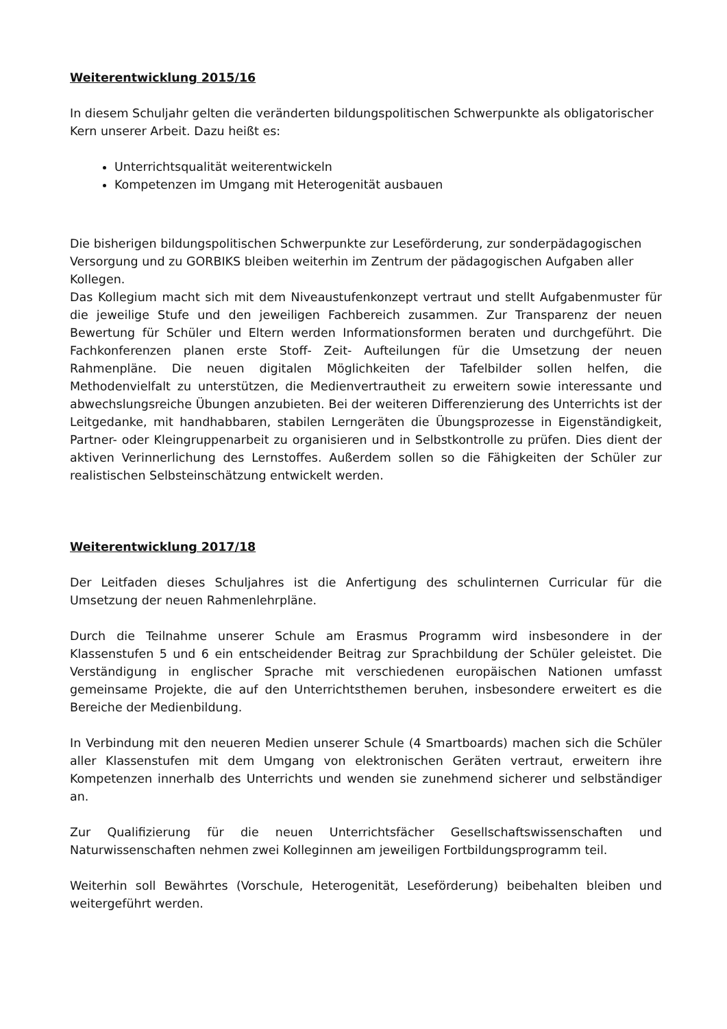Weiterentwicklung 2015/16
In diesem Schuljahr gelten die veränderten bildungspolitischen Schwerpunkte als obligatorischer Kern unserer Arbeit. Dazu heißt es:
Unterrichtsqualität weiterentwickeln
Kompetenzen im Umgang mit Heterogenität ausbauen
Die bisherigen bildungspolitischen Schwerpunkte zur Leseförderung, zur sonderpädagogischen Versorgung und zu GORBIKS bleiben weiterhin im Zentrum der pädagogischen Aufgaben aller Kollegen.
Das Kollegium macht sich mit dem Niveaustufenkonzept vertraut und stellt Aufgabenmuster für die jeweilige Stufe und den jeweiligen Fachbereich zusammen. Zur Transparenz der neuen Bewertung für Schüler und Eltern werden Informationsformen beraten und durchgeführt. Die Fachkonferenzen planen erste Stoff- Zeit- Aufteilungen für die Umsetzung der neuen Rahmenpläne. Die neuen digitalen Möglichkeiten der Tafelbilder sollen helfen, die Methodenvielfalt zu unterstützen, die Medienvertrautheit zu erweitern sowie interessante und abwechslungsreiche Übungen anzubieten. Bei der weiteren Differenzierung des Unterrichts ist der Leitgedanke, mit handhabbaren, stabilen Lerngeräten die Übungsprozesse in Eigenständigkeit, Partner- oder Kleingruppenarbeit zu organisieren und in Selbstkontrolle zu prüfen. Dies dient der aktiven Verinnerlichung des Lernstoffes. Außerdem sollen so die Fähigkeiten der Schüler zur realistischen Selbsteinschätzung entwickelt werden.
Weiterentwicklung 2017/18
Der Leitfaden dieses Schuljahres ist die Anfertigung des schulinternen Curricular für die Umsetzung der neuen Rahmenlehrpläne.
Durch die Teilnahme unserer Schule am Erasmus Programm wird insbesondere in der Klassenstufen 5 und 6 ein entscheidender Beitrag zur Sprachbildung der Schüler geleistet. Die Verständigung in englischer Sprache mit verschiedenen europäischen Nationen umfasst gemeinsame Projekte, die auf den Unterrichtsthemen beruhen, insbesondere erweitert es die Bereiche der Medienbildung.
In Verbindung mit den neueren Medien unserer Schule (4 Smartboards) machen sich die Schüler aller Klassenstufen mit dem Umgang von elektronischen Geräten vertraut, erweitern ihre Kompetenzen innerhalb des Unterrichts und wenden sie zunehmend sicherer und selbständiger an.
Zur Qualifizierung für die neuen Unterrichtsfächer Gesellschaftswissenschaften und Naturwissenschaften nehmen zwei Kolleginnen am jeweiligen Fortbildungsprogramm teil.
Weiterhin soll Bewährtes (Vorschule, Heterogenität, Leseförderung) beibehalten bleiben und weitergeführt werden.